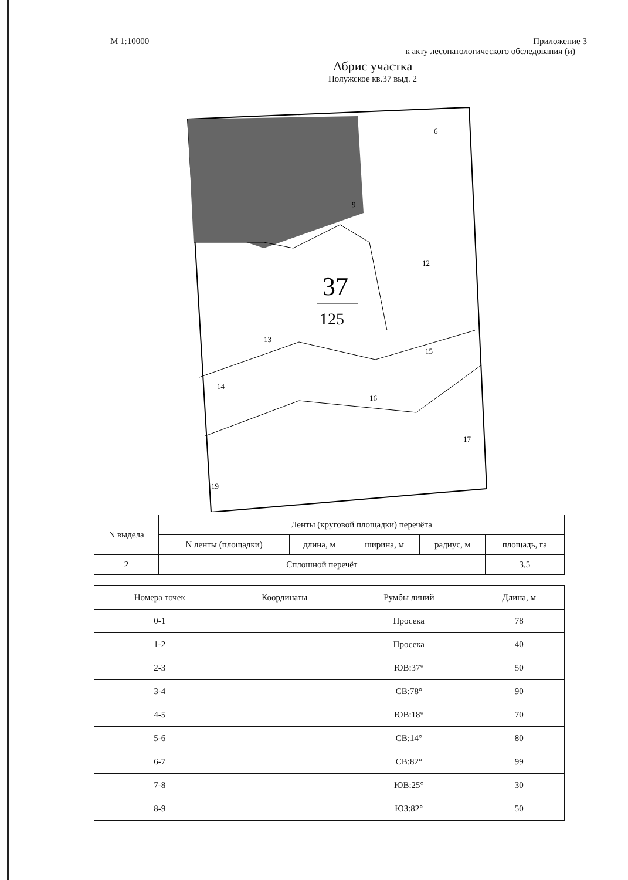М 1:10000 Приложение 3
к акту лесопатологического обследования (и)
Абрис участка
Полужское кв.37 выд. 2
37
125
6
9
12
13
14
15
16
17
19
| N выдела | Ленты (круговой площадки) перечёта | | | | |
| --- | --- | --- | --- | --- | --- |
| | N ленты (площадки) | длина, м | ширина, м | радиус, м | площадь, га |
| 2 | Сплошной перечёт | | | | 3,5 |
| Номера точек | Координаты | Румбы линий | Длина, м |
| --- | --- | --- | --- |
| 0-1 | | Просека | 78 |
| 1-2 | | Просека | 40 |
| 2-3 | | ЮВ:37° | 50 |
| 3-4 | | СВ:78° | 90 |
| 4-5 | | ЮВ:18° | 70 |
| 5-6 | | СВ:14° | 80 |
| 6-7 | | СВ:82° | 99 |
| 7-8 | | ЮВ:25° | 30 |
| 8-9 | | ЮЗ:82° | 50 |